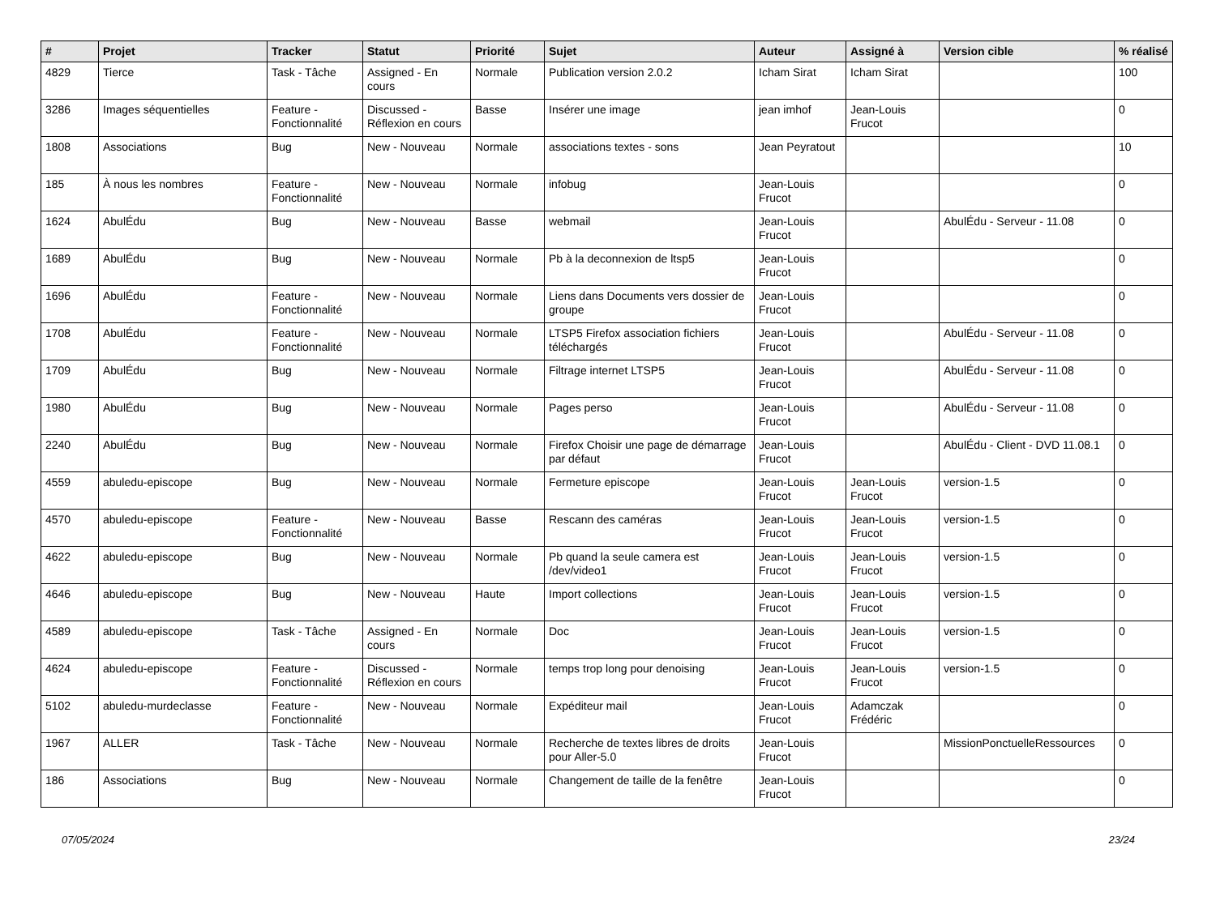| # | Projet | Tracker | Statut | Priorité | Sujet | Auteur | Assigné à | Version cible | % réalisé |
| --- | --- | --- | --- | --- | --- | --- | --- | --- | --- |
| 4829 | Tierce | Task - Tâche | Assigned - En cours | Normale | Publication version 2.0.2 | Icham Sirat | Icham Sirat | | 100 |
| 3286 | Images séquentielles | Feature - Fonctionnalité | Discussed - Réflexion en cours | Basse | Insérer une image | jean imhof | Jean-Louis Frucot | | 0 |
| 1808 | Associations | Bug | New - Nouveau | Normale | associations textes - sons | Jean Peyratout | | | 10 |
| 185 | À nous les nombres | Feature - Fonctionnalité | New - Nouveau | Normale | infobug | Jean-Louis Frucot | | | 0 |
| 1624 | AbulÉdu | Bug | New - Nouveau | Basse | webmail | Jean-Louis Frucot | | AbulÉdu - Serveur - 11.08 | 0 |
| 1689 | AbulÉdu | Bug | New - Nouveau | Normale | Pb à la deconnexion de ltsp5 | Jean-Louis Frucot | | | 0 |
| 1696 | AbulÉdu | Feature - Fonctionnalité | New - Nouveau | Normale | Liens dans Documents vers dossier de groupe | Jean-Louis Frucot | | | 0 |
| 1708 | AbulÉdu | Feature - Fonctionnalité | New - Nouveau | Normale | LTSP5 Firefox association fichiers téléchargés | Jean-Louis Frucot | | AbulÉdu - Serveur - 11.08 | 0 |
| 1709 | AbulÉdu | Bug | New - Nouveau | Normale | Filtrage internet LTSP5 | Jean-Louis Frucot | | AbulÉdu - Serveur - 11.08 | 0 |
| 1980 | AbulÉdu | Bug | New - Nouveau | Normale | Pages perso | Jean-Louis Frucot | | AbulÉdu - Serveur - 11.08 | 0 |
| 2240 | AbulÉdu | Bug | New - Nouveau | Normale | Firefox Choisir une page de démarrage par défaut | Jean-Louis Frucot | | AbulÉdu - Client - DVD 11.08.1 | 0 |
| 4559 | abuledu-episcope | Bug | New - Nouveau | Normale | Fermeture episcope | Jean-Louis Frucot | Jean-Louis Frucot | version-1.5 | 0 |
| 4570 | abuledu-episcope | Feature - Fonctionnalité | New - Nouveau | Basse | Rescann des caméras | Jean-Louis Frucot | Jean-Louis Frucot | version-1.5 | 0 |
| 4622 | abuledu-episcope | Bug | New - Nouveau | Normale | Pb quand la seule camera est /dev/video1 | Jean-Louis Frucot | Jean-Louis Frucot | version-1.5 | 0 |
| 4646 | abuledu-episcope | Bug | New - Nouveau | Haute | Import collections | Jean-Louis Frucot | Jean-Louis Frucot | version-1.5 | 0 |
| 4589 | abuledu-episcope | Task - Tâche | Assigned - En cours | Normale | Doc | Jean-Louis Frucot | Jean-Louis Frucot | version-1.5 | 0 |
| 4624 | abuledu-episcope | Feature - Fonctionnalité | Discussed - Réflexion en cours | Normale | temps trop long pour denoising | Jean-Louis Frucot | Jean-Louis Frucot | version-1.5 | 0 |
| 5102 | abuledu-murdeclasse | Feature - Fonctionnalité | New - Nouveau | Normale | Expéditeur mail | Jean-Louis Frucot | Adamczak Frédéric | | 0 |
| 1967 | ALLER | Task - Tâche | New - Nouveau | Normale | Recherche de textes libres de droits pour Aller-5.0 | Jean-Louis Frucot | | MissionPonctuelleRessources | 0 |
| 186 | Associations | Bug | New - Nouveau | Normale | Changement de taille de la fenêtre | Jean-Louis Frucot | | | 0 |
07/05/2024 23/24